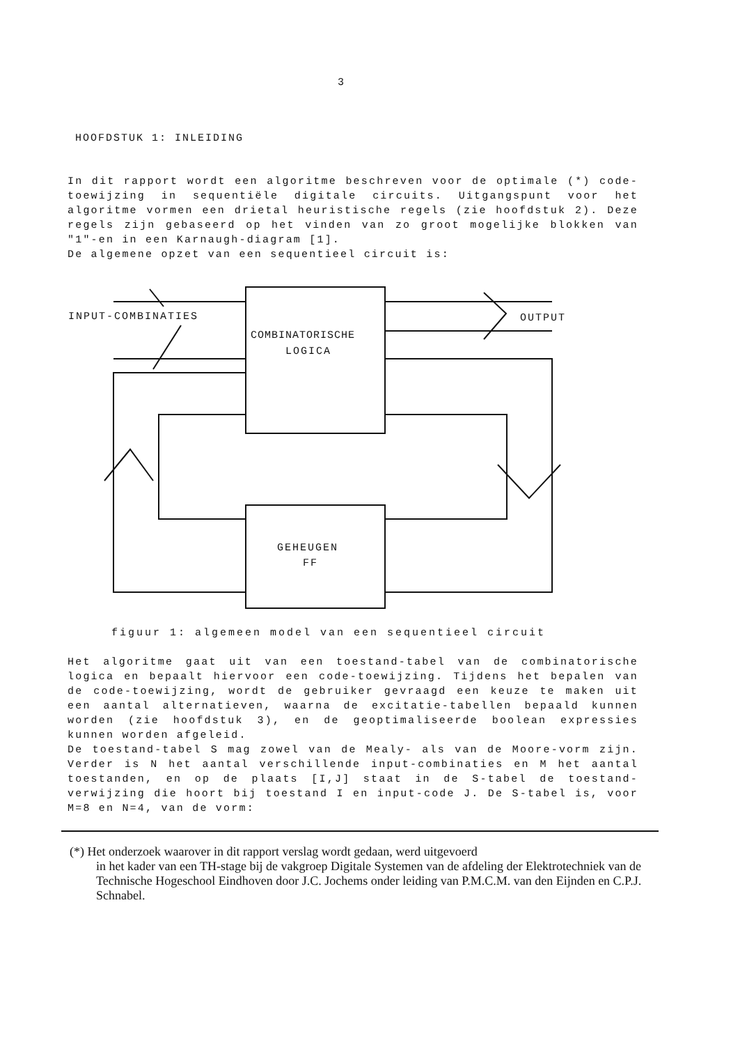3
HOOFDSTUK 1: INLEIDING
In dit rapport wordt een algoritme beschreven voor de optimale (*) code-toewijzing in sequentiële digitale circuits. Uitgangspunt voor het algoritme vormen een drietal heuristische regels (zie hoofdstuk 2). Deze regels zijn gebaseerd op het vinden van zo groot mogelijke blokken van "1"-en in een Karnaugh-diagram [1].
De algemene opzet van een sequentieel circuit is:
INPUT-COMBINATIES
OUTPUT
COMBINATORISCHE
LOGICA
GEHEUGEN
FF
figuur 1: algemeen model van een sequentieel circuit
Het algoritme gaat uit van een toestand-tabel van de combinatorische logica en bepaalt hiervoor een code-toewijzing. Tijdens het bepalen van de code-toewijzing, wordt de gebruiker gevraagd een keuze te maken uit een aantal alternatieven, waarna de excitatie-tabellen bepaald kunnen worden (zie hoofdstuk 3), en de geoptimaliseerde boolean expressies kunnen worden afgeleid.
De toestand-tabel S mag zowel van de Mealy- als van de Moore-vorm zijn. Verder is N het aantal verschillende input-combinaties en M het aantal toestanden, en op de plaats [I,J] staat in de S-tabel de toestand-verwijzing die hoort bij toestand I en input-code J. De S-tabel is, voor M=8 en N=4, van de vorm:
(*) Het onderzoek waarover in dit rapport verslag wordt gedaan, werd uitgevoerd
in het kader van een TH-stage bij de vakgroep Digitale Systemen van de afdeling der Elektrotechniek van de Technische Hogeschool Eindhoven door J.C. Jochems onder leiding van P.M.C.M. van den Eijnden en C.P.J. Schnabel.